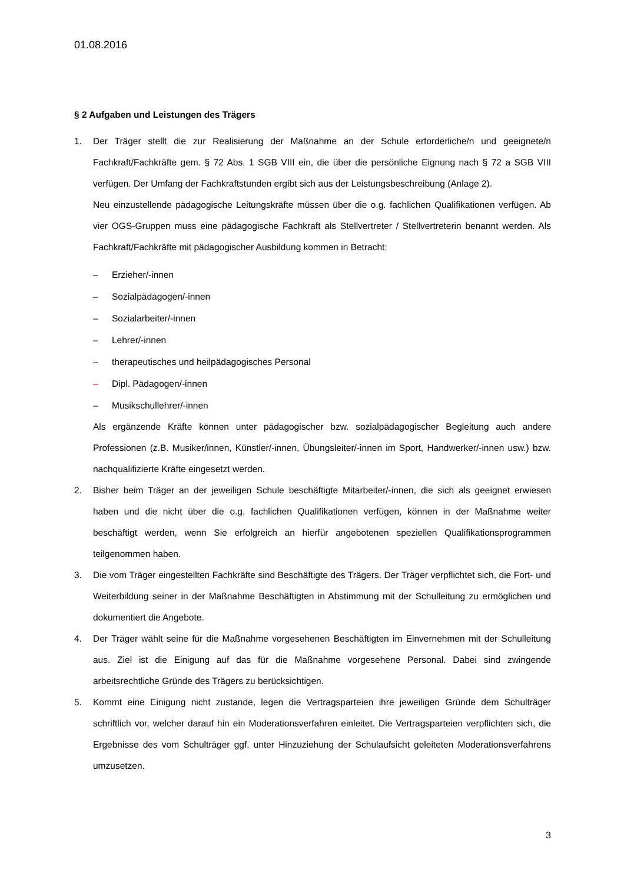01.08.2016
§ 2 Aufgaben und Leistungen des Trägers
1. Der Träger stellt die zur Realisierung der Maßnahme an der Schule erforderliche/n und geeignete/n Fachkraft/Fachkräfte gem. § 72 Abs. 1 SGB VIII ein, die über die persönliche Eignung nach § 72 a SGB VIII verfügen. Der Umfang der Fachkraftstunden ergibt sich aus der Leistungsbeschreibung (Anlage 2).
Neu einzustellende pädagogische Leitungskräfte müssen über die o.g. fachlichen Qualifikationen verfügen. Ab vier OGS-Gruppen muss eine pädagogische Fachkraft als Stellvertreter / Stellvertreterin benannt werden. Als Fachkraft/Fachkräfte mit pädagogischer Ausbildung kommen in Betracht:
– Erzieher/-innen
– Sozialpädagogen/-innen
– Sozialarbeiter/-innen
– Lehrer/-innen
– therapeutisches und heilpädagogisches Personal
– Dipl. Pädagogen/-innen
– Musikschullehrer/-innen
Als ergänzende Kräfte können unter pädagogischer bzw. sozialpädagogischer Begleitung auch andere Professionen (z.B. Musiker/innen, Künstler/-innen, Übungsleiter/-innen im Sport, Handwerker/-innen usw.) bzw. nachqualifizierte Kräfte eingesetzt werden.
2. Bisher beim Träger an der jeweiligen Schule beschäftigte Mitarbeiter/-innen, die sich als geeignet erwiesen haben und die nicht über die o.g. fachlichen Qualifikationen verfügen, können in der Maßnahme weiter beschäftigt werden, wenn Sie erfolgreich an hierfür angebotenen speziellen Qualifikationsprogrammen teilgenommen haben.
3. Die vom Träger eingestellten Fachkräfte sind Beschäftigte des Trägers. Der Träger verpflichtet sich, die Fort- und Weiterbildung seiner in der Maßnahme Beschäftigten in Abstimmung mit der Schulleitung zu ermöglichen und dokumentiert die Angebote.
4. Der Träger wählt seine für die Maßnahme vorgesehenen Beschäftigten im Einvernehmen mit der Schulleitung aus. Ziel ist die Einigung auf das für die Maßnahme vorgesehene Personal. Dabei sind zwingende arbeitsrechtliche Gründe des Trägers zu berücksichtigen.
5. Kommt eine Einigung nicht zustande, legen die Vertragsparteien ihre jeweiligen Gründe dem Schulträger schriftlich vor, welcher darauf hin ein Moderationsverfahren einleitet. Die Vertragsparteien verpflichten sich, die Ergebnisse des vom Schulträger ggf. unter Hinzuziehung der Schulaufsicht geleiteten Moderationsverfahrens umzusetzen.
3